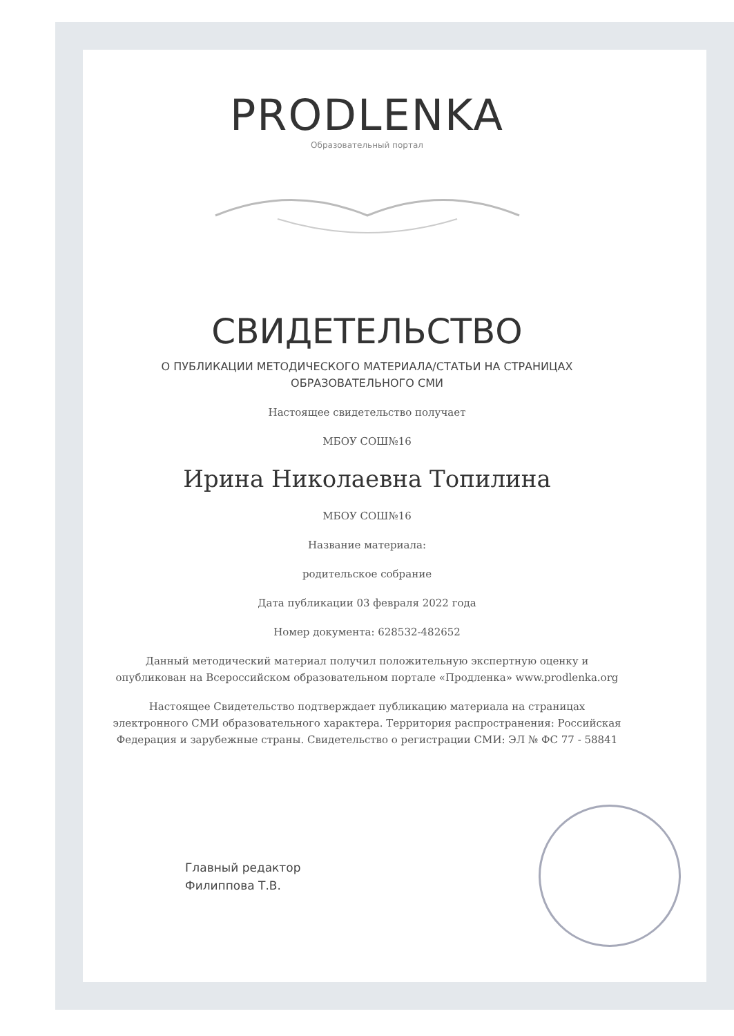PRODLENKA
Образовательный портал
СВИДЕТЕЛЬСТВО
О ПУБЛИКАЦИИ МЕТОДИЧЕСКОГО МАТЕРИАЛА/СТАТЬИ НА СТРАНИЦАХ
ОБРАЗОВАТЕЛЬНОГО СМИ
Настоящее свидетельство получает
МБОУ СОШ№16
Ирина Николаевна Топилина
МБОУ СОШ№16
Название материала:
родительское собрание
Дата публикации 03 февраля 2022 года
Номер документа: 628532-482652
Данный методический материал получил положительную экспертную оценку и опубликован на Всероссийском образовательном портале «Продленка» www.prodlenka.org
Настоящее Свидетельство подтверждает публикацию материала на страницах электронного СМИ образовательного характера. Территория распространения: Российская Федерация и зарубежные страны. Свидетельство о регистрации СМИ: ЭЛ № ФС 77 - 58841
Главный редактор
Филиппова Т.В.